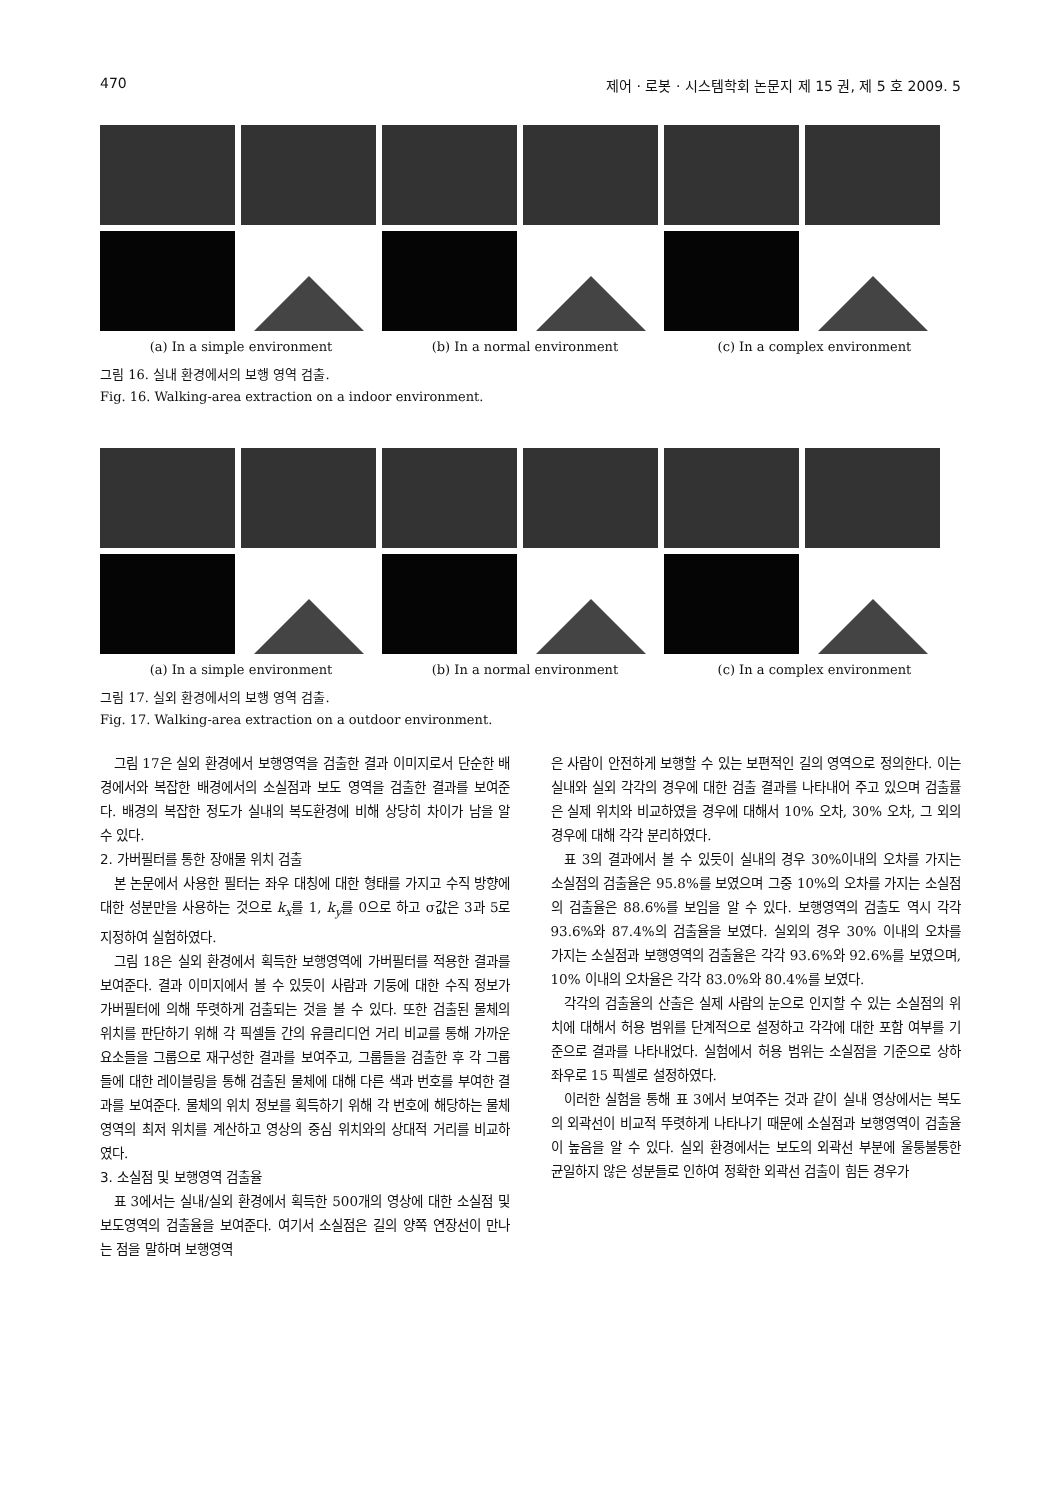470 제어 · 로봇 · 시스템학회 논문지 제 15 권, 제 5 호 2009. 5
(a) In a simple environment (b) In a normal environment (c) In a complex environment
그림 16. 실내 환경에서의 보행 영역 검출.
Fig. 16. Walking-area extraction on a indoor environment.
(a) In a simple environment (b) In a normal environment (c) In a complex environment
그림 17. 실외 환경에서의 보행 영역 검출.
Fig. 17. Walking-area extraction on a outdoor environment.
그림 17은 실외 환경에서 보행영역을 검출한 결과 이미지로서 단순한 배경에서와 복잡한 배경에서의 소실점과 보도 영역을 검출한 결과를 보여준다. 배경의 복잡한 정도가 실내의 복도환경에 비해 상당히 차이가 남을 알 수 있다.
2. 가버필터를 통한 장애물 위치 검출
본 논문에서 사용한 필터는 좌우 대칭에 대한 형태를 가지고 수직 방향에 대한 성분만을 사용하는 것으로 k<sub>x</sub>를 1, k<sub>y</sub>를 0으로 하고 σ값은 3과 5로 지정하여 실험하였다.
그림 18은 실외 환경에서 획득한 보행영역에 가버필터를 적용한 결과를 보여준다. 결과 이미지에서 볼 수 있듯이 사람과 기둥에 대한 수직 정보가 가버필터에 의해 뚜렷하게 검출되는 것을 볼 수 있다. 또한 검출된 물체의 위치를 판단하기 위해 각 픽셀들 간의 유클리디언 거리 비교를 통해 가까운 요소들을 그룹으로 재구성한 결과를 보여주고, 그룹들을 검출한 후 각 그룹들에 대한 레이블링을 통해 검출된 물체에 대해 다른 색과 번호를 부여한 결과를 보여준다. 물체의 위치 정보를 획득하기 위해 각 번호에 해당하는 물체 영역의 최저 위치를 계산하고 영상의 중심 위치와의 상대적 거리를 비교하였다.
3. 소실점 및 보행영역 검출율
표 3에서는 실내/실외 환경에서 획득한 500개의 영상에 대한 소실점 및 보도영역의 검출율을 보여준다. 여기서 소실점은 길의 양쪽 연장선이 만나는 점을 말하며 보행영역
은 사람이 안전하게 보행할 수 있는 보편적인 길의 영역으로 정의한다. 이는 실내와 실외 각각의 경우에 대한 검출 결과를 나타내어 주고 있으며 검출률은 실제 위치와 비교하였을 경우에 대해서 10% 오차, 30% 오차, 그 외의 경우에 대해 각각 분리하였다.
표 3의 결과에서 볼 수 있듯이 실내의 경우 30%이내의 오차를 가지는 소실점의 검출율은 95.8%를 보였으며 그중 10%의 오차를 가지는 소실점의 검출율은 88.6%를 보임을 알 수 있다. 보행영역의 검출도 역시 각각 93.6%와 87.4%의 검출율을 보였다. 실외의 경우 30% 이내의 오차를 가지는 소실점과 보행영역의 검출율은 각각 93.6%와 92.6%를 보였으며, 10% 이내의 오차율은 각각 83.0%와 80.4%를 보였다.
각각의 검출율의 산출은 실제 사람의 눈으로 인지할 수 있는 소실점의 위치에 대해서 허용 범위를 단계적으로 설정하고 각각에 대한 포함 여부를 기준으로 결과를 나타내었다. 실험에서 허용 범위는 소실점을 기준으로 상하좌우로 15 픽셀로 설정하였다.
이러한 실험을 통해 표 3에서 보여주는 것과 같이 실내 영상에서는 복도의 외곽선이 비교적 뚜렷하게 나타나기 때문에 소실점과 보행영역이 검출율이 높음을 알 수 있다. 실외 환경에서는 보도의 외곽선 부분에 울퉁불퉁한 균일하지 않은 성분들로 인하여 정확한 외곽선 검출이 힘든 경우가